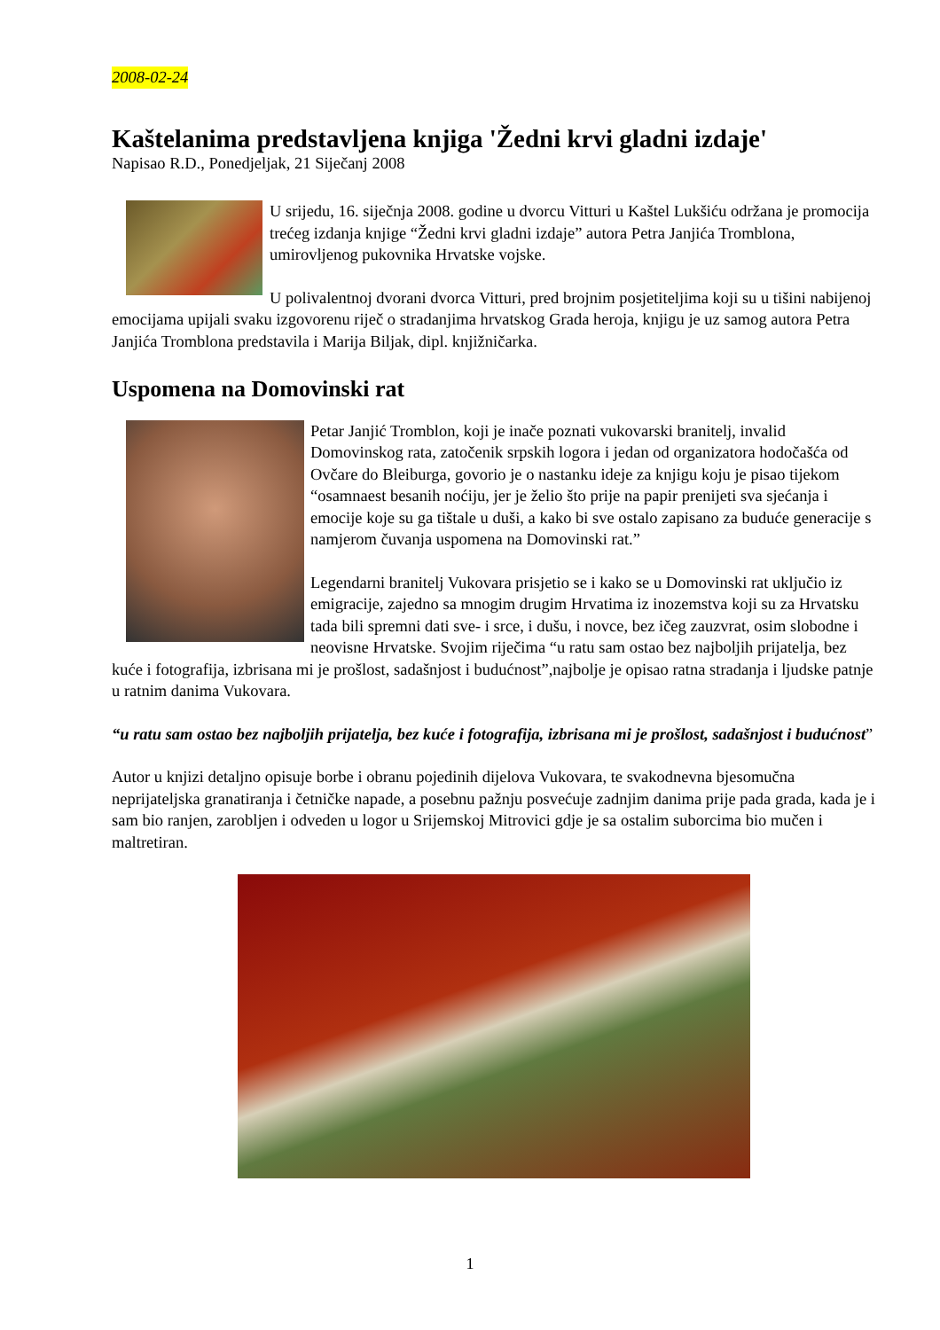2008-02-24
Kaštelanima predstavljena knjiga 'Žedni krvi gladni izdaje'
Napisao R.D., Ponedjeljak, 21 Siječanj 2008
U srijedu, 16. siječnja 2008. godine u dvorcu Vitturi u Kaštel Lukšiću održana je promocija trećeg izdanja knjige “Žedni krvi gladni izdaje” autora Petra Janjića Tromblona, umirovljenog pukovnika Hrvatske vojske.
U polivalentnoj dvorani dvorca Vitturi, pred brojnim posjetiteljima koji su u tišini nabijenoj emocijama upijali svaku izgovorenu riječ o stradanjima hrvatskog Grada heroja, knjigu je uz samog autora Petra Janjića Tromblona predstavila i Marija Biljak, dipl. knjižničarka.
Uspomena na Domovinski rat
Petar Janjić Tromblon, koji je inače poznati vukovarski branitelj, invalid Domovinskog rata, zatočenik srpskih logora i jedan od organizatora hodočašća od Ovčare do Bleiburga, govorio je o nastanku ideje za knjigu koju je pisao tijekom “osamnaest besanih noćiju, jer je želio što prije na papir prenijeti sva sjećanja i emocije koje su ga tištale u duši, a kako bi sve ostalo zapisano za buduće generacije s namjerom čuvanja uspomena na Domovinski rat.”
Legendarni branitelj Vukovara prisjetio se i kako se u Domovinski rat uključio iz emigracije, zajedno sa mnogim drugim Hrvatima iz inozemstva koji su za Hrvatsku tada bili spremni dati sve- i srce, i dušu, i novce, bez ičeg zauzvrat, osim slobodne i neovisne Hrvatske. Svojim riječima “u ratu sam ostao bez najboljih prijatelja, bez kuće i fotografija, izbrisana mi je prošlost, sadašnjost i budućnost”,najbolje je opisao ratna stradanja i ljudske patnje u ratnim danima Vukovara.
“u ratu sam ostao bez najboljih prijatelja, bez kuće i fotografija, izbrisana mi je prošlost, sadašnjost i budućnost”
Autor u knjizi detaljno opisuje borbe i obranu pojedinih dijelova Vukovara, te svakodnevna bjesomučna neprijateljska granatiranja i četničke napade, a posebnu pažnju posvećuje zadnjim danima prije pada grada, kada je i sam bio ranjen, zarobljen i odveden u logor u Srijemskoj Mitrovici gdje je sa ostalim suborcima bio mučen i maltretiran.
1